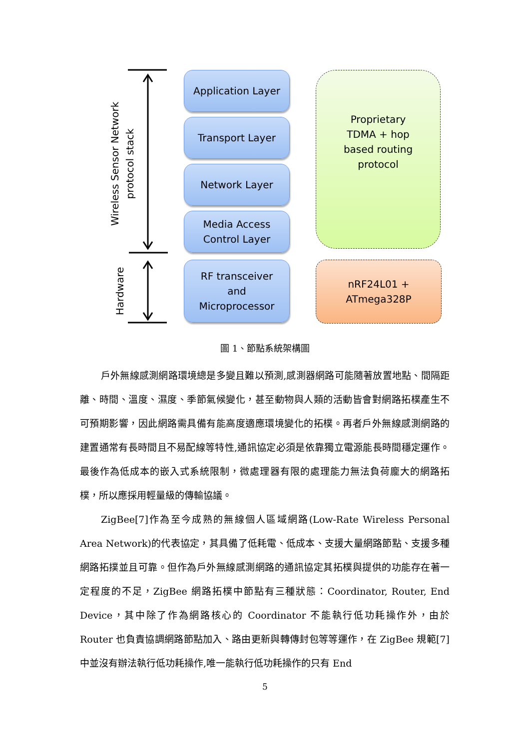Wireless Sensor Network
protocol stack
Hardware
Application Layer
Transport Layer
Network Layer
Media Access
Control Layer
RF transceiver
and
Microprocessor
Proprietary
TDMA + hop
based routing
protocol
nRF24L01 +
ATmega328P
圖 1、節點系統架構圖
戶外無線感測網路環境總是多變且難以預測,感測器網路可能隨著放置地點、間隔距離、時間、溫度、濕度、季節氣候變化，甚至動物與人類的活動皆會對網路拓樸產生不可預期影響，因此網路需具備有能高度適應環境變化的拓樸。再者戶外無線感測網路的建置通常有長時間且不易配線等特性,通訊協定必須是依靠獨立電源能長時間穩定運作。最後作為低成本的嵌入式系統限制，微處理器有限的處理能力無法負荷龐大的網路拓樸，所以應採用輕量級的傳輸協議。
ZigBee[7]作為至今成熟的無線個人區域網路(Low-Rate Wireless Personal Area Network)的代表協定，其具備了低耗電、低成本、支援大量網路節點、支援多種網路拓撲並且可靠。但作為戶外無線感測網路的通訊協定其拓樸與提供的功能存在著一定程度的不足，ZigBee 網路拓樸中節點有三種狀態：Coordinator, Router, End Device，其中除了作為網路核心的 Coordinator 不能執行低功耗操作外，由於 Router 也負責協調網路節點加入、路由更新與轉傳封包等等運作，在 ZigBee 規範[7]中並沒有辦法執行低功耗操作,唯一能執行低功耗操作的只有 End
5